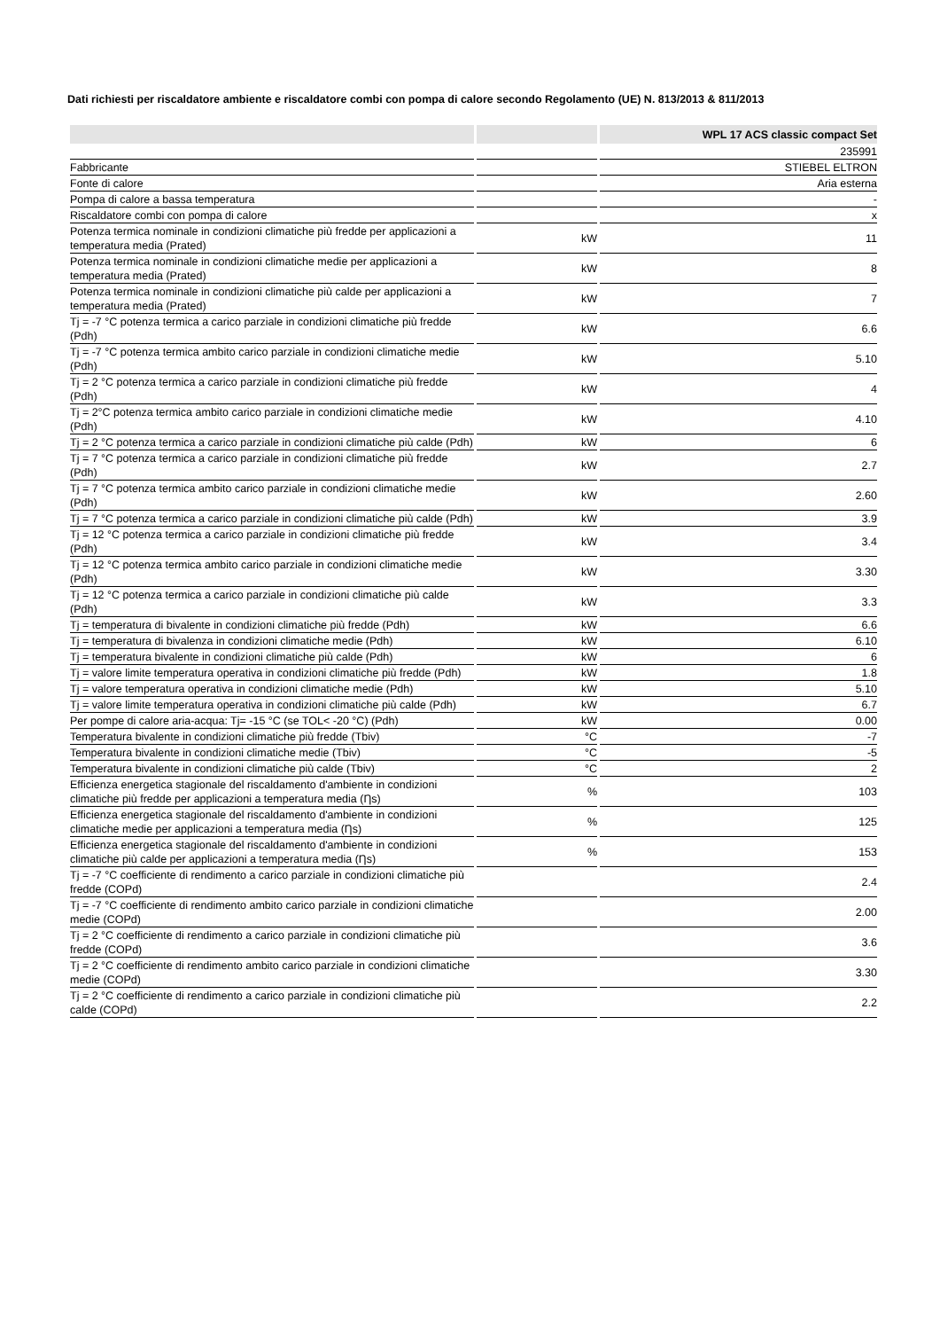Dati richiesti per riscaldatore ambiente e riscaldatore combi con pompa di calore secondo Regolamento (UE) N. 813/2013 & 811/2013
| | | WPL 17 ACS classic compact Set |
| --- | --- | --- |
| | | 235991 |
| Fabbricante | | STIEBEL ELTRON |
| Fonte di calore | | Aria esterna |
| Pompa di calore a bassa temperatura | | - |
| Riscaldatore combi con pompa di calore | | x |
| Potenza termica nominale in condizioni climatiche più fredde per applicazioni a temperatura media (Prated) | kW | 11 |
| Potenza termica nominale in condizioni climatiche medie per applicazioni a temperatura media (Prated) | kW | 8 |
| Potenza termica nominale in condizioni climatiche più calde per applicazioni a temperatura media (Prated) | kW | 7 |
| Tj = -7 °C potenza termica a carico parziale in condizioni climatiche più fredde (Pdh) | kW | 6.6 |
| Tj = -7 °C potenza termica ambito carico parziale in condizioni climatiche medie (Pdh) | kW | 5.10 |
| Tj = 2 °C potenza termica a carico parziale in condizioni climatiche più fredde (Pdh) | kW | 4 |
| Tj = 2°C potenza termica ambito carico parziale in condizioni climatiche medie (Pdh) | kW | 4.10 |
| Tj = 2 °C potenza termica a carico parziale in condizioni climatiche più calde (Pdh) | kW | 6 |
| Tj = 7 °C potenza termica a carico parziale in condizioni climatiche più fredde (Pdh) | kW | 2.7 |
| Tj = 7 °C potenza termica ambito carico parziale in condizioni climatiche medie (Pdh) | kW | 2.60 |
| Tj = 7 °C potenza termica a carico parziale in condizioni climatiche più calde (Pdh) | kW | 3.9 |
| Tj = 12 °C potenza termica a carico parziale in condizioni climatiche più fredde (Pdh) | kW | 3.4 |
| Tj = 12 °C potenza termica ambito carico parziale in condizioni climatiche medie (Pdh) | kW | 3.30 |
| Tj = 12 °C potenza termica a carico parziale in condizioni climatiche più calde (Pdh) | kW | 3.3 |
| Tj = temperatura di bivalente in condizioni climatiche più fredde (Pdh) | kW | 6.6 |
| Tj = temperatura di bivalenza in condizioni climatiche medie (Pdh) | kW | 6.10 |
| Tj = temperatura bivalente in condizioni climatiche più calde (Pdh) | kW | 6 |
| Tj = valore limite temperatura operativa in condizioni climatiche più fredde (Pdh) | kW | 1.8 |
| Tj = valore temperatura operativa in condizioni climatiche medie (Pdh) | kW | 5.10 |
| Tj = valore limite temperatura operativa in condizioni climatiche più calde (Pdh) | kW | 6.7 |
| Per pompe di calore aria-acqua: Tj= -15 °C (se TOL< -20 °C) (Pdh) | kW | 0.00 |
| Temperatura bivalente in condizioni climatiche più fredde (Tbiv) | °C | -7 |
| Temperatura bivalente in condizioni climatiche medie (Tbiv) | °C | -5 |
| Temperatura bivalente in condizioni climatiche più calde (Tbiv) | °C | 2 |
| Efficienza energetica stagionale del riscaldamento d'ambiente in condizioni climatiche più fredde per applicazioni a temperatura media (Ƞs) | % | 103 |
| Efficienza energetica stagionale del riscaldamento d'ambiente in condizioni climatiche medie per applicazioni a temperatura media (Ƞs) | % | 125 |
| Efficienza energetica stagionale del riscaldamento d'ambiente in condizioni climatiche più calde per applicazioni a temperatura media (Ƞs) | % | 153 |
| Tj = -7 °C coefficiente di rendimento a carico parziale in condizioni climatiche più fredde (COPd) | | 2.4 |
| Tj = -7 °C coefficiente di rendimento ambito carico parziale in condizioni climatiche medie (COPd) | | 2.00 |
| Tj = 2 °C coefficiente di rendimento a carico parziale in condizioni climatiche più fredde (COPd) | | 3.6 |
| Tj = 2 °C coefficiente di rendimento ambito carico parziale in condizioni climatiche medie (COPd) | | 3.30 |
| Tj = 2 °C coefficiente di rendimento a carico parziale in condizioni climatiche più calde (COPd) | | 2.2 |